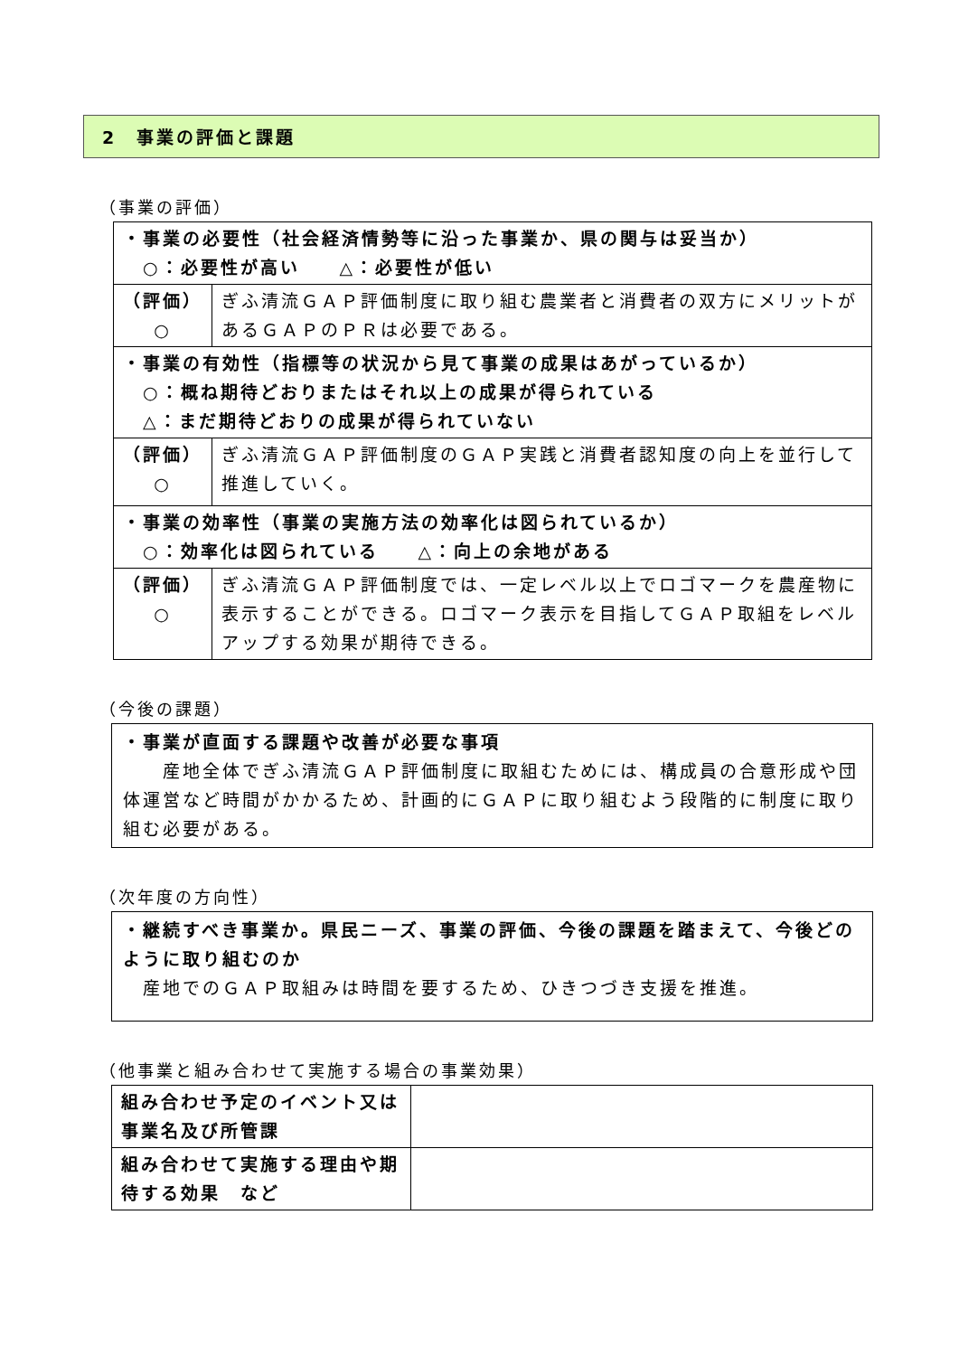2　事業の評価と課題
（事業の評価）
| ・事業の必要性（社会経済情勢等に沿った事業か、県の関与は妥当か） ○：必要性が高い △：必要性が低い | |
| （評価） ○ | ぎふ清流ＧＡＰ評価制度に取り組む農業者と消費者の双方にメリットがあるＧＡＰのＰＲは必要である。 |
| ・事業の有効性（指標等の状況から見て事業の成果はあがっているか） ○：概ね期待どおりまたはそれ以上の成果が得られている △：まだ期待どおりの成果が得られていない | |
| （評価） ○ | ぎふ清流ＧＡＰ評価制度のＧＡＰ実践と消費者認知度の向上を並行して推進していく。 |
| ・事業の効率性（事業の実施方法の効率化は図られているか） ○：効率化は図られている △：向上の余地がある | |
| （評価） ○ | ぎふ清流ＧＡＰ評価制度では、一定レベル以上でロゴマークを農産物に表示することができる。ロゴマーク表示を目指してＧＡＰ取組をレベルアップする効果が期待できる。 |
（今後の課題）
・事業が直面する課題や改善が必要な事項
　　産地全体でぎふ清流ＧＡＰ評価制度に取組むためには、構成員の合意形成や団体運営など時間がかかるため、計画的にＧＡＰに取り組むよう段階的に制度に取り組む必要がある。
（次年度の方向性）
・継続すべき事業か。県民ニーズ、事業の評価、今後の課題を踏まえて、今後どのように取り組むのか
　産地でのＧＡＰ取組みは時間を要するため、ひきつづき支援を推進。
（他事業と組み合わせて実施する場合の事業効果）
| 組み合わせ予定のイベント又は事業名及び所管課 | |
| 組み合わせて実施する理由や期待する効果 など | |